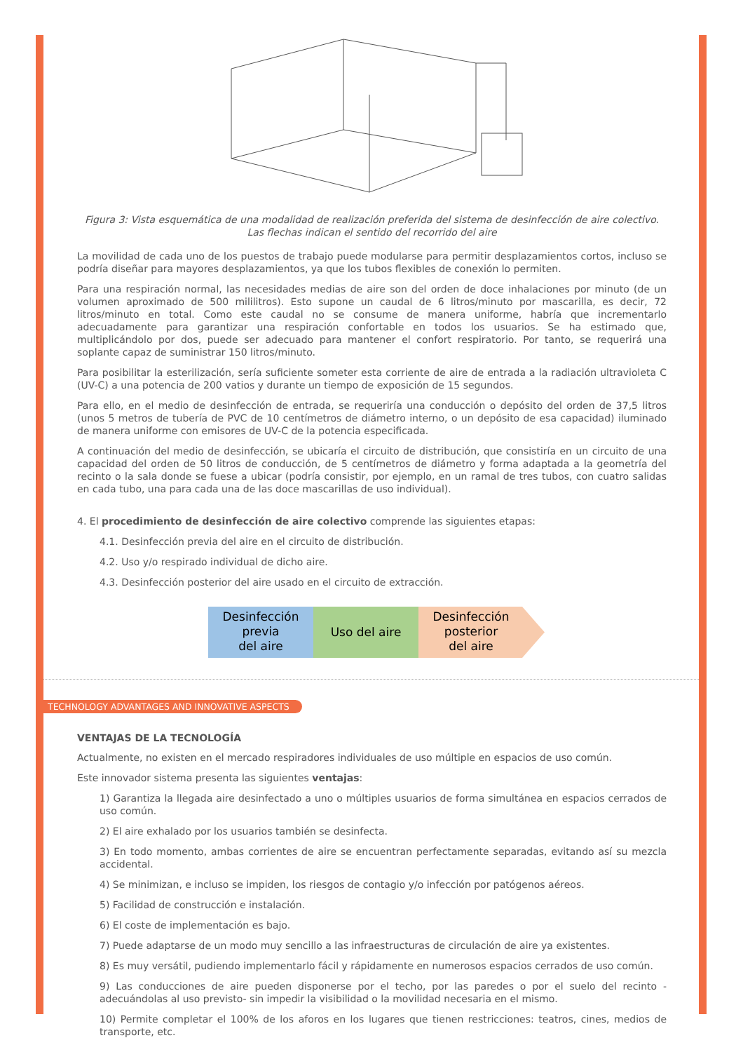Figura 3: Vista esquemática de una modalidad de realización preferida del sistema de desinfección de aire colectivo. Las flechas indican el sentido del recorrido del aire
La movilidad de cada uno de los puestos de trabajo puede modularse para permitir desplazamientos cortos, incluso se podría diseñar para mayores desplazamientos, ya que los tubos flexibles de conexión lo permiten.
Para una respiración normal, las necesidades medias de aire son del orden de doce inhalaciones por minuto (de un volumen aproximado de 500 mililitros). Esto supone un caudal de 6 litros/minuto por mascarilla, es decir, 72 litros/minuto en total. Como este caudal no se consume de manera uniforme, habría que incrementarlo adecuadamente para garantizar una respiración confortable en todos los usuarios. Se ha estimado que, multiplicándolo por dos, puede ser adecuado para mantener el confort respiratorio. Por tanto, se requerirá una soplante capaz de suministrar 150 litros/minuto.
Para posibilitar la esterilización, sería suficiente someter esta corriente de aire de entrada a la radiación ultravioleta C (UV-C) a una potencia de 200 vatios y durante un tiempo de exposición de 15 segundos.
Para ello, en el medio de desinfección de entrada, se requeriría una conducción o depósito del orden de 37,5 litros (unos 5 metros de tubería de PVC de 10 centímetros de diámetro interno, o un depósito de esa capacidad) iluminado de manera uniforme con emisores de UV-C de la potencia especificada.
A continuación del medio de desinfección, se ubicaría el circuito de distribución, que consistiría en un circuito de una capacidad del orden de 50 litros de conducción, de 5 centímetros de diámetro y forma adaptada a la geometría del recinto o la sala donde se fuese a ubicar (podría consistir, por ejemplo, en un ramal de tres tubos, con cuatro salidas en cada tubo, una para cada una de las doce mascarillas de uso individual).
4. El procedimiento de desinfección de aire colectivo comprende las siguientes etapas:
4.1. Desinfección previa del aire en el circuito de distribución.
4.2. Uso y/o respirado individual de dicho aire.
4.3. Desinfección posterior del aire usado en el circuito de extracción.
Desinfección
previa
del aire
Uso del aire
Desinfección
posterior
del aire
TECHNOLOGY ADVANTAGES AND INNOVATIVE ASPECTS
VENTAJAS DE LA TECNOLOGÍA
Actualmente, no existen en el mercado respiradores individuales de uso múltiple en espacios de uso común.
Este innovador sistema presenta las siguientes ventajas:
1) Garantiza la llegada aire desinfectado a uno o múltiples usuarios de forma simultánea en espacios cerrados de uso común.
2) El aire exhalado por los usuarios también se desinfecta.
3) En todo momento, ambas corrientes de aire se encuentran perfectamente separadas, evitando así su mezcla accidental.
4) Se minimizan, e incluso se impiden, los riesgos de contagio y/o infección por patógenos aéreos.
5) Facilidad de construcción e instalación.
6) El coste de implementación es bajo.
7) Puede adaptarse de un modo muy sencillo a las infraestructuras de circulación de aire ya existentes.
8) Es muy versátil, pudiendo implementarlo fácil y rápidamente en numerosos espacios cerrados de uso común.
9) Las conducciones de aire pueden disponerse por el techo, por las paredes o por el suelo del recinto -adecuándolas al uso previsto- sin impedir la visibilidad o la movilidad necesaria en el mismo.
10) Permite completar el 100% de los aforos en los lugares que tienen restricciones: teatros, cines, medios de transporte, etc.